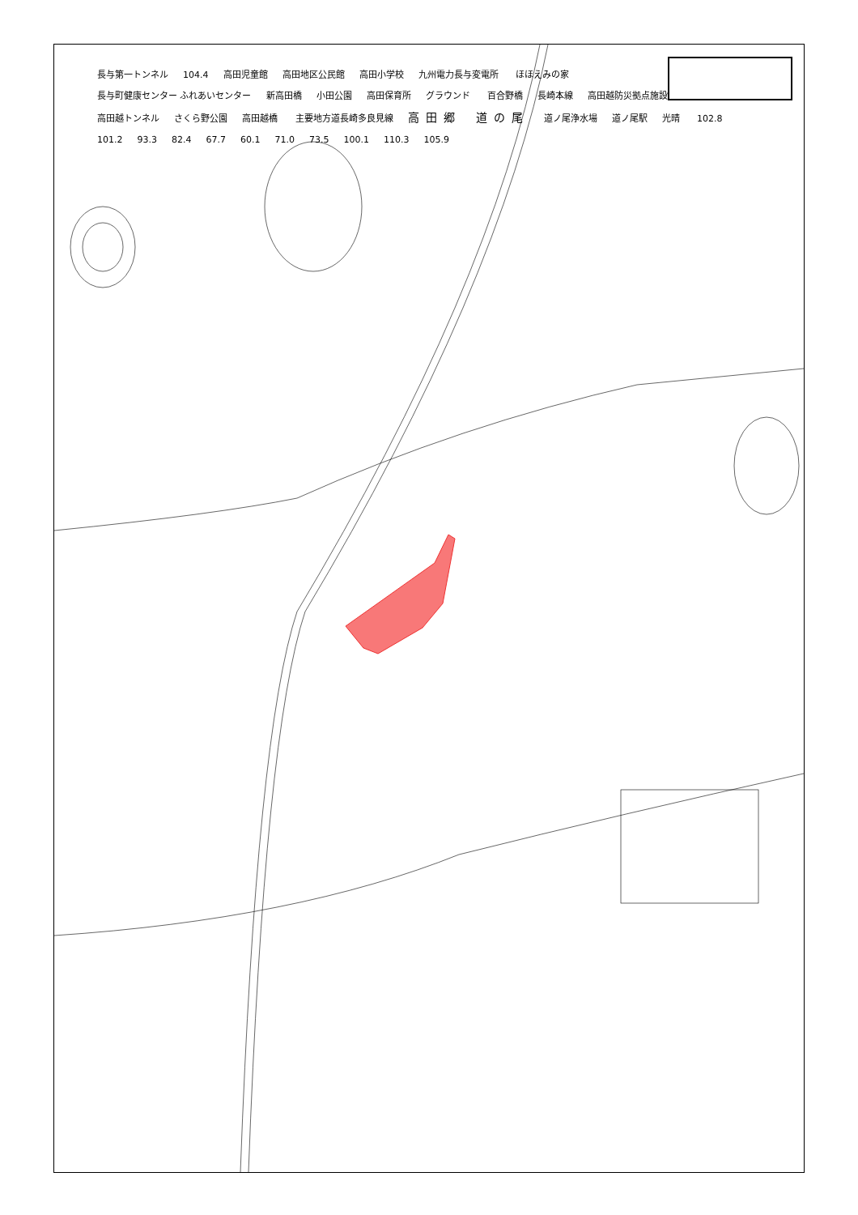長与第一トンネル 104.4 高田児童館 高田地区公民館 高田小学校 九州電力長与変電所 ほほえみの家 長与町健康センター ふれあいセンター 新高田橋 小田公園 高田保育所 グラウンド 百合野橋 長崎本線 高田越防災拠点施設 高田越トンネル さくら野公園 高田越橋 主要地方道長崎多良見線 高田郷 道の尾 道ノ尾浄水場 道ノ尾駅 光晴 102.8 101.2 93.3 82.4 67.7 60.1 71.0 73.5 100.1 110.3 105.9